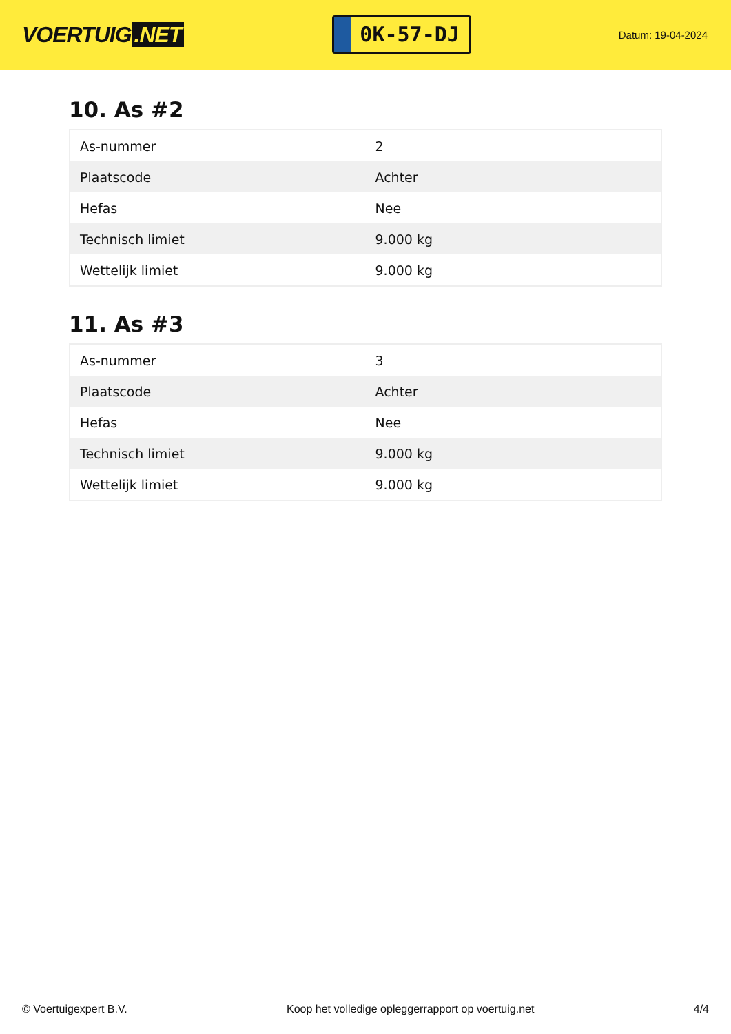VOERTUIG.NET
0K-57-DJ
Datum: 19-04-2024
10. As #2
| As-nummer | 2 |
| Plaatscode | Achter |
| Hefas | Nee |
| Technisch limiet | 9.000 kg |
| Wettelijk limiet | 9.000 kg |
11. As #3
| As-nummer | 3 |
| Plaatscode | Achter |
| Hefas | Nee |
| Technisch limiet | 9.000 kg |
| Wettelijk limiet | 9.000 kg |
© Voertuigexpert B.V. Koop het volledige opleggerrapport op voertuig.net 4/4